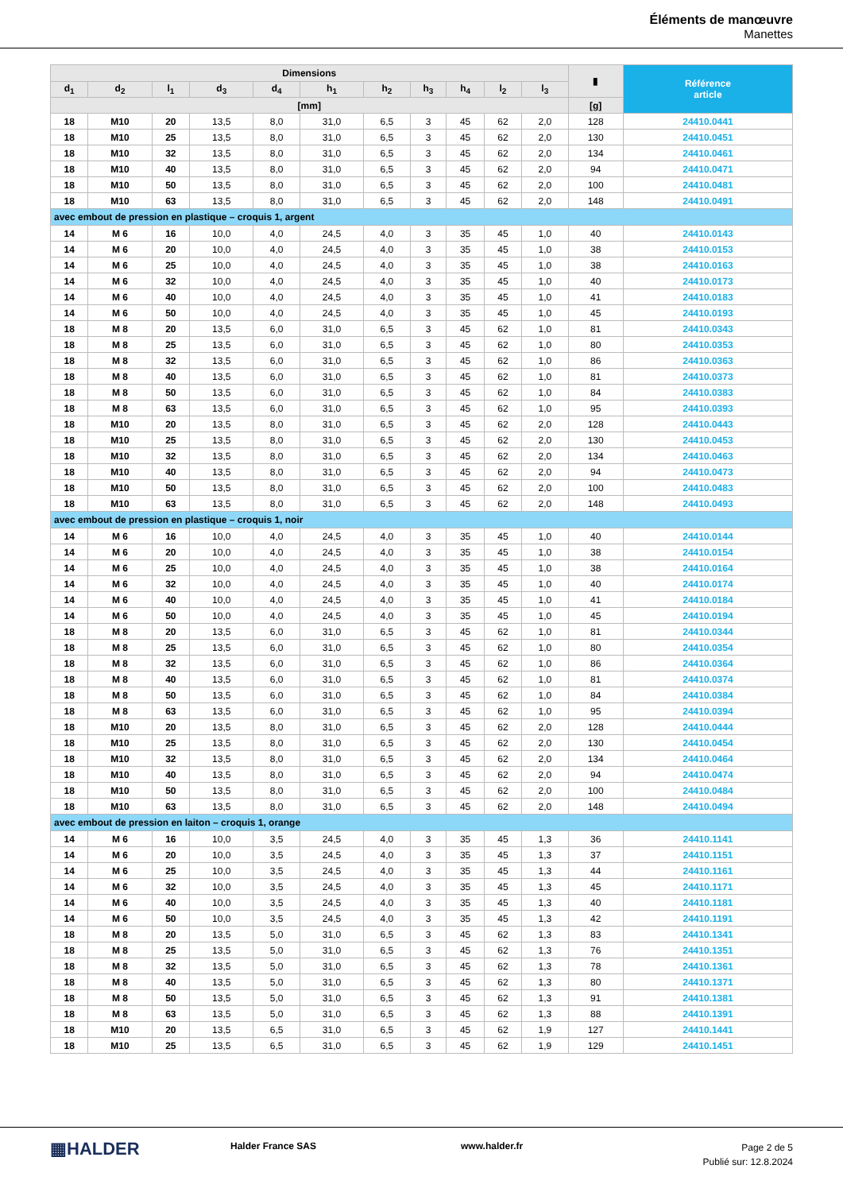Éléments de manœuvre
Manettes
| Dimensions | | | | | | | | | | | ▮ | Référence article |
| --- | --- | --- | --- | --- | --- | --- | --- | --- | --- | --- | --- | --- |
| d<sub>1</sub> | d<sub>2</sub> | l<sub>1</sub> | d<sub>3</sub> | d<sub>4</sub> | h<sub>1</sub> | h<sub>2</sub> | h<sub>3</sub> | h<sub>4</sub> | l<sub>2</sub> | l<sub>3</sub> | | |
| [mm] | | | | | | | | | | | [g] | |
| 18 | M10 | 20 | 13,5 | 8,0 | 31,0 | 6,5 | 3 | 45 | 62 | 2,0 | 128 | 24410.0441 |
| 18 | M10 | 25 | 13,5 | 8,0 | 31,0 | 6,5 | 3 | 45 | 62 | 2,0 | 130 | 24410.0451 |
| 18 | M10 | 32 | 13,5 | 8,0 | 31,0 | 6,5 | 3 | 45 | 62 | 2,0 | 134 | 24410.0461 |
| 18 | M10 | 40 | 13,5 | 8,0 | 31,0 | 6,5 | 3 | 45 | 62 | 2,0 | 94 | 24410.0471 |
| 18 | M10 | 50 | 13,5 | 8,0 | 31,0 | 6,5 | 3 | 45 | 62 | 2,0 | 100 | 24410.0481 |
| 18 | M10 | 63 | 13,5 | 8,0 | 31,0 | 6,5 | 3 | 45 | 62 | 2,0 | 148 | 24410.0491 |
| avec embout de pression en plastique – croquis 1, argent | | | | | | | | | | | | |
| 14 | M 6 | 16 | 10,0 | 4,0 | 24,5 | 4,0 | 3 | 35 | 45 | 1,0 | 40 | 24410.0143 |
| 14 | M 6 | 20 | 10,0 | 4,0 | 24,5 | 4,0 | 3 | 35 | 45 | 1,0 | 38 | 24410.0153 |
| 14 | M 6 | 25 | 10,0 | 4,0 | 24,5 | 4,0 | 3 | 35 | 45 | 1,0 | 38 | 24410.0163 |
| 14 | M 6 | 32 | 10,0 | 4,0 | 24,5 | 4,0 | 3 | 35 | 45 | 1,0 | 40 | 24410.0173 |
| 14 | M 6 | 40 | 10,0 | 4,0 | 24,5 | 4,0 | 3 | 35 | 45 | 1,0 | 41 | 24410.0183 |
| 14 | M 6 | 50 | 10,0 | 4,0 | 24,5 | 4,0 | 3 | 35 | 45 | 1,0 | 45 | 24410.0193 |
| 18 | M 8 | 20 | 13,5 | 6,0 | 31,0 | 6,5 | 3 | 45 | 62 | 1,0 | 81 | 24410.0343 |
| 18 | M 8 | 25 | 13,5 | 6,0 | 31,0 | 6,5 | 3 | 45 | 62 | 1,0 | 80 | 24410.0353 |
| 18 | M 8 | 32 | 13,5 | 6,0 | 31,0 | 6,5 | 3 | 45 | 62 | 1,0 | 86 | 24410.0363 |
| 18 | M 8 | 40 | 13,5 | 6,0 | 31,0 | 6,5 | 3 | 45 | 62 | 1,0 | 81 | 24410.0373 |
| 18 | M 8 | 50 | 13,5 | 6,0 | 31,0 | 6,5 | 3 | 45 | 62 | 1,0 | 84 | 24410.0383 |
| 18 | M 8 | 63 | 13,5 | 6,0 | 31,0 | 6,5 | 3 | 45 | 62 | 1,0 | 95 | 24410.0393 |
| 18 | M10 | 20 | 13,5 | 8,0 | 31,0 | 6,5 | 3 | 45 | 62 | 2,0 | 128 | 24410.0443 |
| 18 | M10 | 25 | 13,5 | 8,0 | 31,0 | 6,5 | 3 | 45 | 62 | 2,0 | 130 | 24410.0453 |
| 18 | M10 | 32 | 13,5 | 8,0 | 31,0 | 6,5 | 3 | 45 | 62 | 2,0 | 134 | 24410.0463 |
| 18 | M10 | 40 | 13,5 | 8,0 | 31,0 | 6,5 | 3 | 45 | 62 | 2,0 | 94 | 24410.0473 |
| 18 | M10 | 50 | 13,5 | 8,0 | 31,0 | 6,5 | 3 | 45 | 62 | 2,0 | 100 | 24410.0483 |
| 18 | M10 | 63 | 13,5 | 8,0 | 31,0 | 6,5 | 3 | 45 | 62 | 2,0 | 148 | 24410.0493 |
| avec embout de pression en plastique – croquis 1, noir | | | | | | | | | | | | |
| 14 | M 6 | 16 | 10,0 | 4,0 | 24,5 | 4,0 | 3 | 35 | 45 | 1,0 | 40 | 24410.0144 |
| 14 | M 6 | 20 | 10,0 | 4,0 | 24,5 | 4,0 | 3 | 35 | 45 | 1,0 | 38 | 24410.0154 |
| 14 | M 6 | 25 | 10,0 | 4,0 | 24,5 | 4,0 | 3 | 35 | 45 | 1,0 | 38 | 24410.0164 |
| 14 | M 6 | 32 | 10,0 | 4,0 | 24,5 | 4,0 | 3 | 35 | 45 | 1,0 | 40 | 24410.0174 |
| 14 | M 6 | 40 | 10,0 | 4,0 | 24,5 | 4,0 | 3 | 35 | 45 | 1,0 | 41 | 24410.0184 |
| 14 | M 6 | 50 | 10,0 | 4,0 | 24,5 | 4,0 | 3 | 35 | 45 | 1,0 | 45 | 24410.0194 |
| 18 | M 8 | 20 | 13,5 | 6,0 | 31,0 | 6,5 | 3 | 45 | 62 | 1,0 | 81 | 24410.0344 |
| 18 | M 8 | 25 | 13,5 | 6,0 | 31,0 | 6,5 | 3 | 45 | 62 | 1,0 | 80 | 24410.0354 |
| 18 | M 8 | 32 | 13,5 | 6,0 | 31,0 | 6,5 | 3 | 45 | 62 | 1,0 | 86 | 24410.0364 |
| 18 | M 8 | 40 | 13,5 | 6,0 | 31,0 | 6,5 | 3 | 45 | 62 | 1,0 | 81 | 24410.0374 |
| 18 | M 8 | 50 | 13,5 | 6,0 | 31,0 | 6,5 | 3 | 45 | 62 | 1,0 | 84 | 24410.0384 |
| 18 | M 8 | 63 | 13,5 | 6,0 | 31,0 | 6,5 | 3 | 45 | 62 | 1,0 | 95 | 24410.0394 |
| 18 | M10 | 20 | 13,5 | 8,0 | 31,0 | 6,5 | 3 | 45 | 62 | 2,0 | 128 | 24410.0444 |
| 18 | M10 | 25 | 13,5 | 8,0 | 31,0 | 6,5 | 3 | 45 | 62 | 2,0 | 130 | 24410.0454 |
| 18 | M10 | 32 | 13,5 | 8,0 | 31,0 | 6,5 | 3 | 45 | 62 | 2,0 | 134 | 24410.0464 |
| 18 | M10 | 40 | 13,5 | 8,0 | 31,0 | 6,5 | 3 | 45 | 62 | 2,0 | 94 | 24410.0474 |
| 18 | M10 | 50 | 13,5 | 8,0 | 31,0 | 6,5 | 3 | 45 | 62 | 2,0 | 100 | 24410.0484 |
| 18 | M10 | 63 | 13,5 | 8,0 | 31,0 | 6,5 | 3 | 45 | 62 | 2,0 | 148 | 24410.0494 |
| avec embout de pression en laiton – croquis 1, orange | | | | | | | | | | | | |
| 14 | M 6 | 16 | 10,0 | 3,5 | 24,5 | 4,0 | 3 | 35 | 45 | 1,3 | 36 | 24410.1141 |
| 14 | M 6 | 20 | 10,0 | 3,5 | 24,5 | 4,0 | 3 | 35 | 45 | 1,3 | 37 | 24410.1151 |
| 14 | M 6 | 25 | 10,0 | 3,5 | 24,5 | 4,0 | 3 | 35 | 45 | 1,3 | 44 | 24410.1161 |
| 14 | M 6 | 32 | 10,0 | 3,5 | 24,5 | 4,0 | 3 | 35 | 45 | 1,3 | 45 | 24410.1171 |
| 14 | M 6 | 40 | 10,0 | 3,5 | 24,5 | 4,0 | 3 | 35 | 45 | 1,3 | 40 | 24410.1181 |
| 14 | M 6 | 50 | 10,0 | 3,5 | 24,5 | 4,0 | 3 | 35 | 45 | 1,3 | 42 | 24410.1191 |
| 18 | M 8 | 20 | 13,5 | 5,0 | 31,0 | 6,5 | 3 | 45 | 62 | 1,3 | 83 | 24410.1341 |
| 18 | M 8 | 25 | 13,5 | 5,0 | 31,0 | 6,5 | 3 | 45 | 62 | 1,3 | 76 | 24410.1351 |
| 18 | M 8 | 32 | 13,5 | 5,0 | 31,0 | 6,5 | 3 | 45 | 62 | 1,3 | 78 | 24410.1361 |
| 18 | M 8 | 40 | 13,5 | 5,0 | 31,0 | 6,5 | 3 | 45 | 62 | 1,3 | 80 | 24410.1371 |
| 18 | M 8 | 50 | 13,5 | 5,0 | 31,0 | 6,5 | 3 | 45 | 62 | 1,3 | 91 | 24410.1381 |
| 18 | M 8 | 63 | 13,5 | 5,0 | 31,0 | 6,5 | 3 | 45 | 62 | 1,3 | 88 | 24410.1391 |
| 18 | M10 | 20 | 13,5 | 6,5 | 31,0 | 6,5 | 3 | 45 | 62 | 1,9 | 127 | 24410.1441 |
| 18 | M10 | 25 | 13,5 | 6,5 | 31,0 | 6,5 | 3 | 45 | 62 | 1,9 | 129 | 24410.1451 |
▦HALDER Halder France SAS www.halder.fr
Page 2 de 5
Publié sur: 12.8.2024